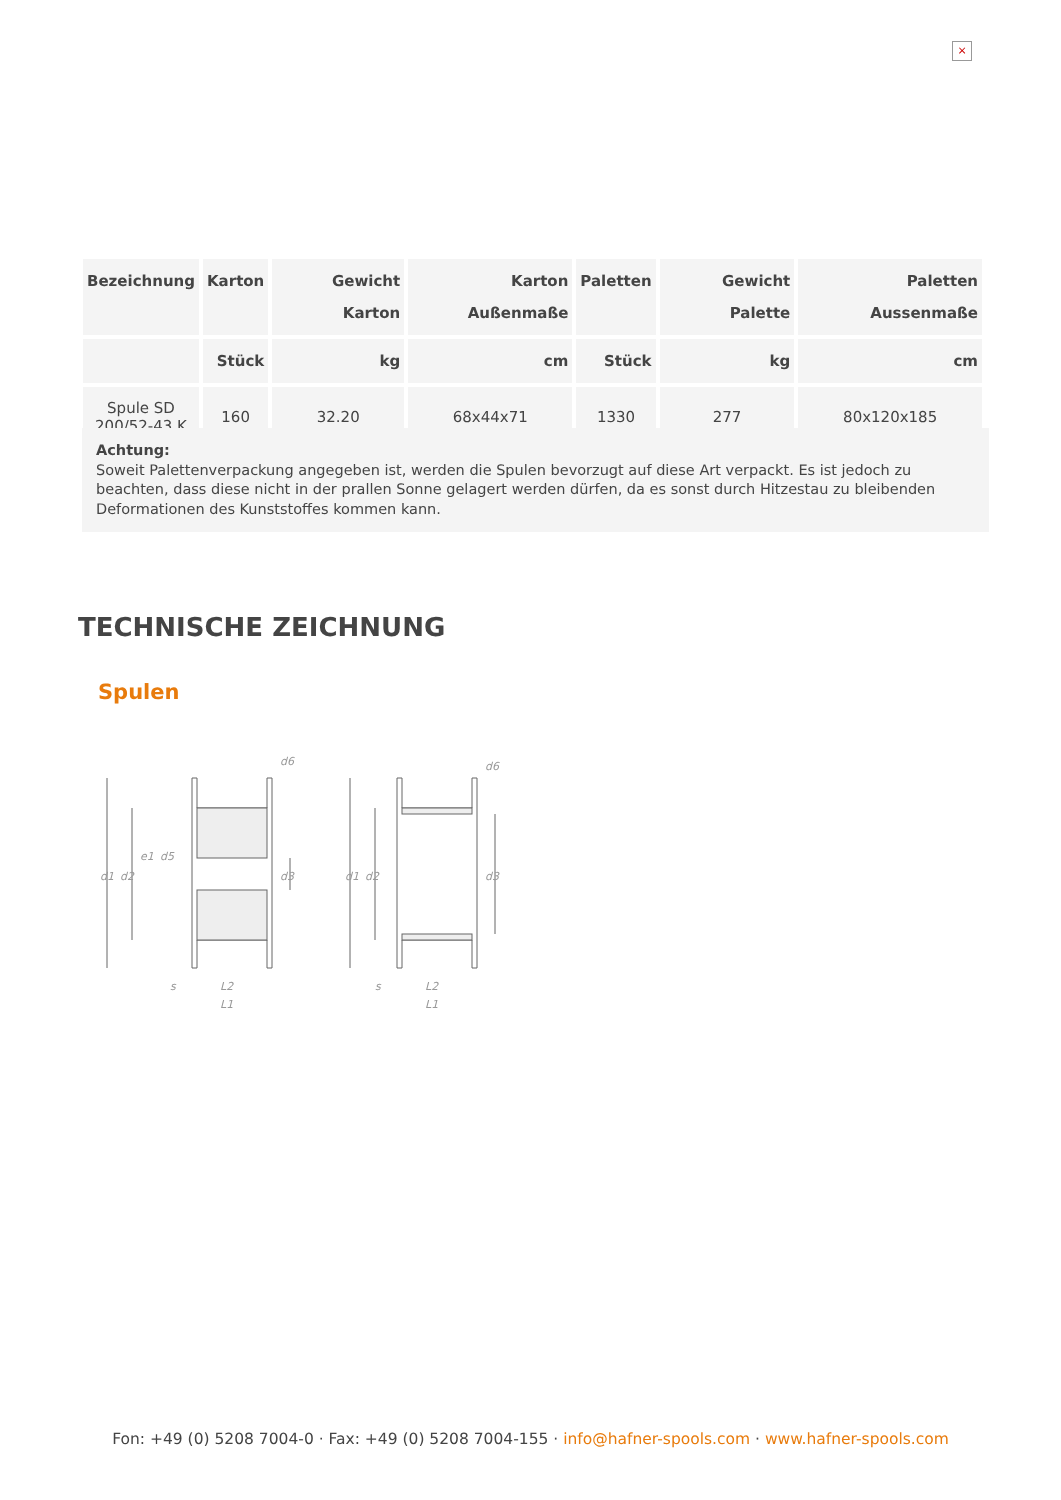×
| Bezeichnung | Karton | Gewicht Karton | Karton Außenmaße | Paletten | Gewicht Palette | Paletten Aussenmaße |
| --- | --- | --- | --- | --- | --- | --- |
| | Stück | kg | cm | Stück | kg | cm |
| Spule SD 200/52-43 K | 160 | 32.20 | 68x44x71 | 1330 | 277 | 80x120x185 |
Achtung:
Soweit Palettenverpackung angegeben ist, werden die Spulen bevorzugt auf diese Art verpackt. Es ist jedoch zu beachten, dass diese nicht in der prallen Sonne gelagert werden dürfen, da es sonst durch Hitzestau zu bleibenden Deformationen des Kunststoffes kommen kann.
TECHNISCHE ZEICHNUNG
Spulen
d1
d2
d3
d6
d1
d2
d3
d6
L2
L1
L2
L1
s
s
e1
d5
Fon: +49 (0) 5208 7004-0 · Fax: +49 (0) 5208 7004-155 · info@hafner-spools.com · www.hafner-spools.com